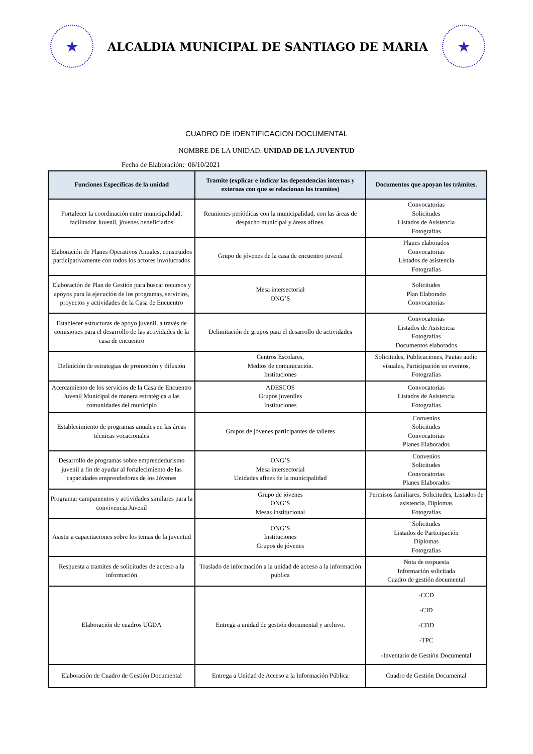★
ALCALDIA MUNICIPAL DE SANTIAGO DE MARIA
★
CUADRO DE IDENTIFICACION DOCUMENTAL
NOMBRE DE LA UNIDAD: UNIDAD DE LA JUVENTUD
Fecha de Elaboración: 06/10/2021
| Funciones Específicas de la unidad | Tramite (explicar e indicar las dependencias internas y externas con que se relacionan los tramites) | Documentos que apoyan los trámites. |
| --- | --- | --- |
| Fortalecer la coordinación entre municipalidad, facilitador Juvenil, jóvenes beneficiarios | Reuniones periódicas con la municipalidad, con las áreas de despacho municipal y áreas afines. | Convocatorias Solicitudes Listados de Asistencia Fotografías |
| Elaboración de Planes Operativos Anuales, construidos participativamente con todos los actores involucrados | Grupo de jóvenes de la casa de encuentro juvenil | Planes elaborados Convocatorias Listados de asistencia Fotografías |
| Elaboración de Plan de Gestión para buscar recursos y apoyos para la ejecución de los programas, servicios, proyectos y actividades de la Casa de Encuentro | Mesa intersectorial ONG’S | Solicitudes Plan Elaborado Convocatorias |
| Establecer estructuras de apoyo juvenil, a través de comisiones para el desarrollo de las actividades de la casa de encuentro | Delimitación de grupos para el desarrollo de actividades | Convocatorias Listados de Asistencia Fotografías Documentos elaborados |
| Definición de estrategias de promoción y difusión | Centros Escolares, Medios de comunicación. Instituciones | Solicitudes, Publicaciones, Pautas audio visuales, Participación en eventos, Fotografías |
| Acercamiento de los servicios de la Casa de Encuentro Juvenil Municipal de manera estratégica a las comunidades del municipio | ADESCOS Grupos juveniles Instituciones | Convocatorias Listados de Asistencia Fotografías |
| Establecimiento de programas anuales en las áreas técnicas vocacionales | Grupos de jóvenes participantes de talleres | Convenios Solicitudes Convocatorias Planes Elaborados |
| Desarrollo de programas sobre emprendedurismo juvenil a fin de ayudar al fortalecimiento de las capacidades emprendedoras de los Jóvenes | ONG’S Mesa intersectorial Unidades afines de la municipalidad | Convenios Solicitudes Convocatorias Planes Elaborados |
| Programar campamentos y actividades similares para la convivencia Juvenil | Grupo de jóvenes ONG’S Mesas institucional | Permisos familiares, Solicitudes, Listados de asistencia, Diplomas Fotografías |
| Asistir a capacitaciones sobre los temas de la juventud | ONG’S Instituciones Grupos de jóvenes | Solicitudes Listados de Participación Diplomas Fotografías |
| Respuesta a tramites de solicitudes de acceso a la información | Traslado de información a la unidad de acceso a la información publica | Nota de respuesta Información solicitada Cuadro de gestión documental |
| Elaboración de cuadros UGDA | Entrega a unidad de gestión documental y archivo. | -CCD -CID -CDD -TPC -Inventario de Gestión Documental |
| Elaboración de Cuadro de Gestión Documental | Entrega a Unidad de Acceso a la Información Pública | Cuadro de Gestión Documental |